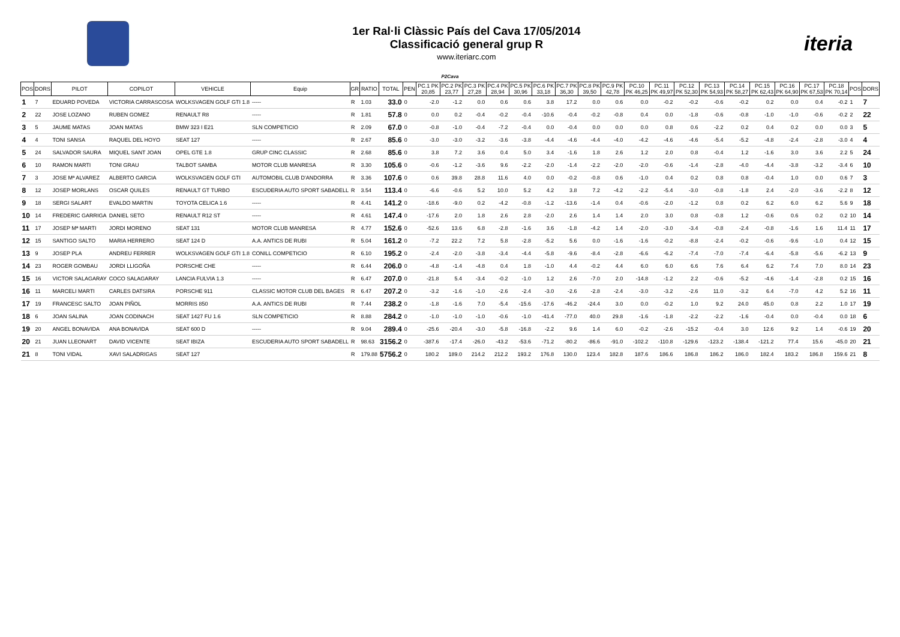1er Ral·li Clàssic País del Cava 17/05/2014
Classificació general grup R
www.iteriarc.com
iteria
P2Cava
| POS | DORS | PILOT | COPILOT | VEHICLE | Equip | GR | RATIO | TOTAL | PEN | PC.1 PK 20,85 | PC.2 PK 23,77 | PC.3 PK 27,28 | PC.4 PK 28,94 | PC.5 PK 30,96 | PC.6 PK 33,18 | PC.7 PK 36,30 | PC.8 PK 39,50 | PC.9 PK 42,78 | PC.10 PK 46,25 | PC.11 PK 49,97 | PC.12 PK 52,30 | PC.13 PK 54,93 | PC.14 PK 58,27 | PC.15 PK 62,43 | PC.16 PK 64,90 | PC.17 PK 67,53 | PC.18 PK 70,14 | POS | DORS |
| --- | --- | --- | --- | --- | --- | --- | --- | --- | --- | --- | --- | --- | --- | --- | --- | --- | --- | --- | --- | --- | --- | --- | --- | --- | --- | --- | --- | --- | --- |
| 1 | 7 | EDUARD POVEDA | VICTORIA CARRASCOSA | WOLKSVAGEN GOLF GTI 1.8 | ----- | R | 1.03 | 33.0 | 0 | -2.0 | -1.2 | 0.0 | 0.6 | 0.6 | 3.8 | 17.2 | 0.0 | 0.6 | 0.0 | -0.2 | -0.2 | -0.6 | -0.2 | 0.2 | 0.0 | 0.4 | -0.2 | 1 | 7 |
| 2 | 22 | JOSE LOZANO | RUBEN GOMEZ | RENAULT R8 | ----- | R | 1.81 | 57.8 | 0 | 0.0 | 0.2 | -0.4 | -0.2 | -0.4 | -10.6 | -0.4 | -0.2 | -0.8 | 0.4 | 0.0 | -1.8 | -0.6 | -0.8 | -1.0 | -1.0 | -0.6 | -0.2 | 2 | 22 |
| 3 | 5 | JAUME MATAS | JOAN MATAS | BMW 323 I E21 | SLN COMPETICIO | R | 2.09 | 67.0 | 0 | -0.8 | -1.0 | -0.4 | -7.2 | -0.4 | 0.0 | -0.4 | 0.0 | 0.0 | 0.0 | 0.8 | 0.6 | -2.2 | 0.2 | 0.4 | 0.2 | 0.0 | 0.0 | 3 | 5 |
| 4 | 4 | TONI SANSA | RAQUEL DEL HOYO | SEAT 127 | ----- | R | 2.67 | 85.6 | 0 | -3.0 | -3.0 | -3.2 | -3.6 | -3.8 | -4.4 | -4.6 | -4.4 | -4.0 | -4.2 | -4.6 | -4.6 | -5.4 | -5.2 | -4.8 | -2.4 | -2.8 | -3.0 | 4 | 4 |
| 5 | 24 | SALVADOR SAURA | MIQUEL SANT JOAN | OPEL GTE 1.8 | GRUP CINC CLASSIC | R | 2.68 | 85.6 | 0 | 3.8 | 7.2 | 3.6 | 0.4 | 5.0 | 3.4 | -1.6 | 1.8 | 2.6 | 1.2 | 2.0 | 0.8 | -0.4 | 1.2 | -1.6 | 3.0 | 3.6 | 2.2 | 5 | 24 |
| 6 | 10 | RAMON MARTI | TONI GRAU | TALBOT SAMBA | MOTOR CLUB MANRESA | R | 3.30 | 105.6 | 0 | -0.6 | -1.2 | -3.6 | 9.6 | -2.2 | -2.0 | -1.4 | -2.2 | -2.0 | -2.0 | -0.6 | -1.4 | -2.8 | -4.0 | -4.4 | -3.8 | -3.2 | -3.4 | 6 | 10 |
| 7 | 3 | JOSE Mª ALVAREZ | ALBERTO GARCIA | WOLKSVAGEN GOLF GTI | AUTOMOBIL CLUB D'ANDORRA | R | 3.36 | 107.6 | 0 | 0.6 | 39.8 | 28.8 | 11.6 | 4.0 | 0.0 | -0.2 | -0.8 | 0.6 | -1.0 | 0.4 | 0.2 | 0.8 | 0.8 | -0.4 | 1.0 | 0.0 | 0.6 | 7 | 3 |
| 8 | 12 | JOSEP MORLANS | OSCAR QUILES | RENAULT GT TURBO | ESCUDERIA AUTO SPORT SABADELL | R | 3.54 | 113.4 | 0 | -6.6 | -0.6 | 5.2 | 10.0 | 5.2 | 4.2 | 3.8 | 7.2 | -4.2 | -2.2 | -5.4 | -3.0 | -0.8 | -1.8 | 2.4 | -2.0 | -3.6 | -2.2 | 8 | 12 |
| 9 | 18 | SERGI SALART | EVALDO MARTIN | TOYOTA CELICA 1.6 | ----- | R | 4.41 | 141.2 | 0 | -18.6 | -9.0 | 0.2 | -4.2 | -0.8 | -1.2 | -13.6 | -1.4 | 0.4 | -0.6 | -2.0 | -1.2 | 0.8 | 0.2 | 6.2 | 6.0 | 6.2 | 5.6 | 9 | 18 |
| 10 | 14 | FREDERIC GARRIGA | DANIEL SETO | RENAULT R12 ST | ----- | R | 4.61 | 147.4 | 0 | -17.6 | 2.0 | 1.8 | 2.6 | 2.8 | -2.0 | 2.6 | 1.4 | 1.4 | 2.0 | 3.0 | 0.8 | -0.8 | 1.2 | -0.6 | 0.6 | 0.2 | 0.2 | 10 | 14 |
| 11 | 17 | JOSEP Mª MARTI | JORDI MORENO | SEAT 131 | MOTOR CLUB MANRESA | R | 4.77 | 152.6 | 0 | -52.6 | 13.6 | 6.8 | -2.8 | -1.6 | 3.6 | -1.8 | -4.2 | 1.4 | -2.0 | -3.0 | -3.4 | -0.8 | -2.4 | -0.8 | -1.6 | 1.6 | 11.4 | 11 | 17 |
| 12 | 15 | SANTIGO SALTO | MARIA HERRERO | SEAT 124 D | A.A. ANTICS DE RUBI | R | 5.04 | 161.2 | 0 | -7.2 | 22.2 | 7.2 | 5.8 | -2.8 | -5.2 | 5.6 | 0.0 | -1.6 | -1.6 | -0.2 | -8.8 | -2.4 | -0.2 | -0.6 | -9.6 | -1.0 | 0.4 | 12 | 15 |
| 13 | 9 | JOSEP PLA | ANDREU FERRER | WOLKSVAGEN GOLF GTI 1.8 | CONILL COMPETICIO | R | 6.10 | 195.2 | 0 | -2.4 | -2.0 | -3.8 | -3.4 | -4.4 | -5.8 | -9.6 | -8.4 | -2.8 | -6.6 | -6.2 | -7.4 | -7.0 | -7.4 | -6.4 | -5.8 | -5.6 | -6.2 | 13 | 9 |
| 14 | 23 | ROGER GOMBAU | JORDI LLIGOÑA | PORSCHE CHE | ----- | R | 6.44 | 206.0 | 0 | -4.8 | -1.4 | -4.8 | 0.4 | 1.8 | -1.0 | 4.4 | -0.2 | 4.4 | 6.0 | 6.0 | 6.6 | 7.6 | 6.4 | 6.2 | 7.4 | 7.0 | 8.0 | 14 | 23 |
| 15 | 16 | VICTOR SALAGARAY | COCO SALAGARAY | LANCIA FULVIA 1.3 | ----- | R | 6.47 | 207.0 | 0 | -21.8 | 5.4 | -3.4 | -0.2 | -1.0 | 1.2 | 2.6 | -7.0 | 2.0 | -14.8 | -1.2 | 2.2 | -0.6 | -5.2 | -4.6 | -1.4 | -2.8 | 0.2 | 15 | 16 |
| 16 | 11 | MARCELI MARTI | CARLES DATSIRA | PORSCHE 911 | CLASSIC MOTOR CLUB DEL BAGES | R | 6.47 | 207.2 | 0 | -3.2 | -1.6 | -1.0 | -2.6 | -2.4 | -3.0 | -2.6 | -2.8 | -2.4 | -3.0 | -3.2 | -2.6 | 11.0 | -3.2 | 6.4 | -7.0 | 4.2 | 5.2 | 16 | 11 |
| 17 | 19 | FRANCESC SALTO | JOAN PIÑOL | MORRIS 850 | A.A. ANTICS DE RUBI | R | 7.44 | 238.2 | 0 | -1.8 | -1.6 | 7.0 | -5.4 | -15.6 | -17.6 | -46.2 | -24.4 | 3.0 | 0.0 | -0.2 | 1.0 | 9.2 | 24.0 | 45.0 | 0.8 | 2.2 | 1.0 | 17 | 19 |
| 18 | 6 | JOAN SALINA | JOAN CODINACH | SEAT 1427 FU 1.6 | SLN COMPETICIO | R | 8.88 | 284.2 | 0 | -1.0 | -1.0 | -1.0 | -0.6 | -1.0 | -41.4 | -77.0 | 40.0 | 29.8 | -1.6 | -1.8 | -2.2 | -2.2 | -1.6 | -0.4 | 0.0 | -0.4 | 0.0 | 18 | 6 |
| 19 | 20 | ANGEL BONAVIDA | ANA BONAVIDA | SEAT 600 D | ----- | R | 9.04 | 289.4 | 0 | -25.6 | -20.4 | -3.0 | -5.8 | -16.8 | -2.2 | 9.6 | 1.4 | 6.0 | -0.2 | -2.6 | -15.2 | -0.4 | 3.0 | 12.6 | 9.2 | 1.4 | -0.6 | 19 | 20 |
| 20 | 21 | JUAN LLEONART | DAVID VICENTE | SEAT IBIZA | ESCUDERIA AUTO SPORT SABADELL | R | 98.63 | 3156.2 | 0 | -387.6 | -17.4 | -26.0 | -43.2 | -53.6 | -71.2 | -80.2 | -86.6 | -91.0 | -102.2 | -110.8 | -129.6 | -123.2 | -138.4 | -121.2 | 77.4 | 15.6 | -45.0 | 20 | 21 |
| 21 | 8 | TONI VIDAL | XAVI SALADRIGAS | SEAT 127 | | R | 179.88 | 5756.2 | 0 | 180.2 | 189.0 | 214.2 | 212.2 | 193.2 | 176.8 | 130.0 | 123.4 | 182.8 | 187.6 | 186.6 | 186.8 | 186.2 | 186.0 | 182.4 | 183.2 | 186.8 | 159.6 | 21 | 8 |